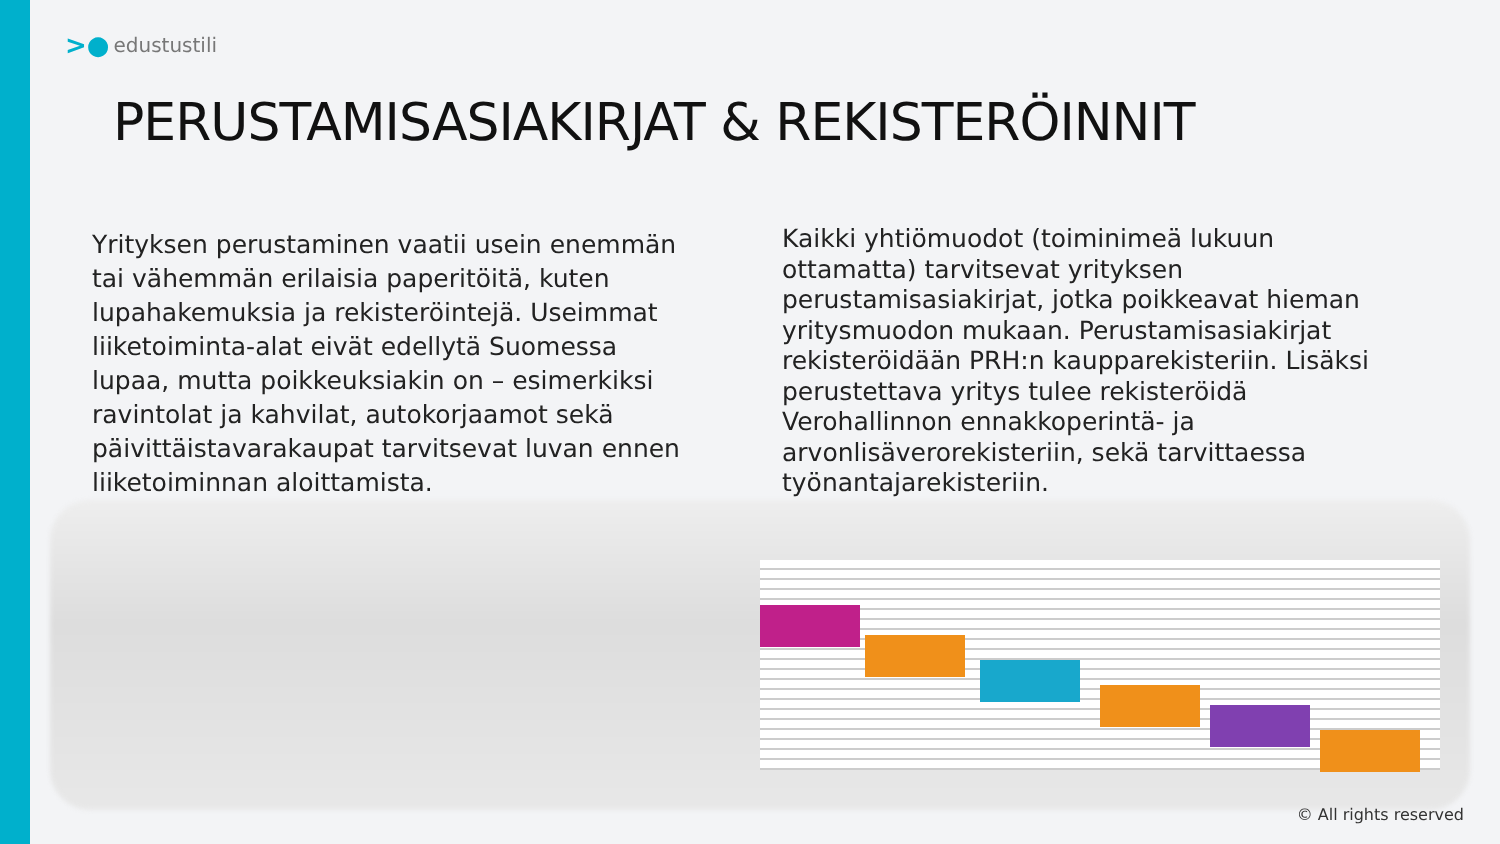>● edustustili
PERUSTAMISASIAKIRJAT & REKISTERÖINNIT
Yrityksen perustaminen vaatii usein enemmän tai vähemmän erilaisia paperitöitä, kuten lupahakemuksia ja rekisteröintejä. Useimmat liiketoiminta-alat eivät edellytä Suomessa lupaa, mutta poikkeuksiakin on – esimerkiksi ravintolat ja kahvilat, autokorjaamot sekä päivittäistavarakaupat tarvitsevat luvan ennen liiketoiminnan aloittamista.
Kaikki yhtiömuodot (toiminimeä lukuun ottamatta) tarvitsevat yrityksen perustamisasiakirjat, jotka poikkeavat hieman yritysmuodon mukaan. Perustamisasiakirjat rekisteröidään PRH:n kaupparekisteriin. Lisäksi perustettava yritys tulee rekisteröidä Verohallinnon ennakkoperintä- ja arvonlisäverorekisteriin, sekä tarvittaessa työnantajarekisteriin.
© All rights reserved